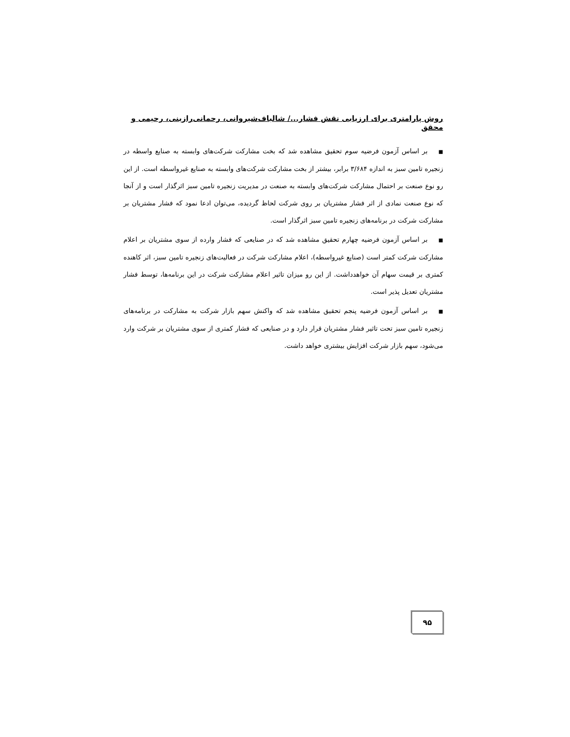روش پارامتری برای ارزیابی نقش فشار.../ شالباف‌شیروانی، رحمانی‌رازینی، رحیمی و محقق
■بر اساس آزمون فرضیه سوم تحقیق مشاهده شد که بخت مشارکت شرکت‌های وابسته به صنایع واسطه در زنجیره تامین سبز به اندازه ۳/۶۸۴ برابر، بیشتر از بخت مشارکت شرکت‌های وابسته به صنایع غیرواسطه است. از این رو نوع صنعت بر احتمال مشارکت شرکت‌های وابسته به صنعت در مدیریت زنجیره تامین سبز اثرگذار است و از آنجا که نوع صنعت نمادی از اثر فشار مشتریان بر روی شرکت لحاظ گردیده، می‌توان ادعا نمود که فشار مشتریان بر مشارکت شرکت در برنامه‌های زنجیره تامین سبز اثرگذار است.
■بر اساس آزمون فرضیه چهارم تحقیق مشاهده شد که در صنایعی که فشار وارده از سوی مشتریان بر اعلام مشارکت شرکت کمتر است (صنایع غیرواسطه)، اعلام مشارکت شرکت در فعالیت‌های زنجیره تامین سبز، اثر کاهنده کمتری بر قیمت سهام آن خواهدداشت. از این رو میزان تاثیر اعلام مشارکت شرکت در این برنامه‌ها، توسط فشار مشتریان تعدیل پذیر است.
■بر اساس آزمون فرضیه پنجم تحقیق مشاهده شد که واکنش سهم بازار شرکت به مشارکت در برنامه‌های زنجیره تامین سبز تحت تاثیر فشار مشتریان قرار دارد و در صنایعی که فشار کمتری از سوی مشتریان بر شرکت وارد می‌شود، سهم بازار شرکت افزایش بیشتری خواهد داشت.
۹۵